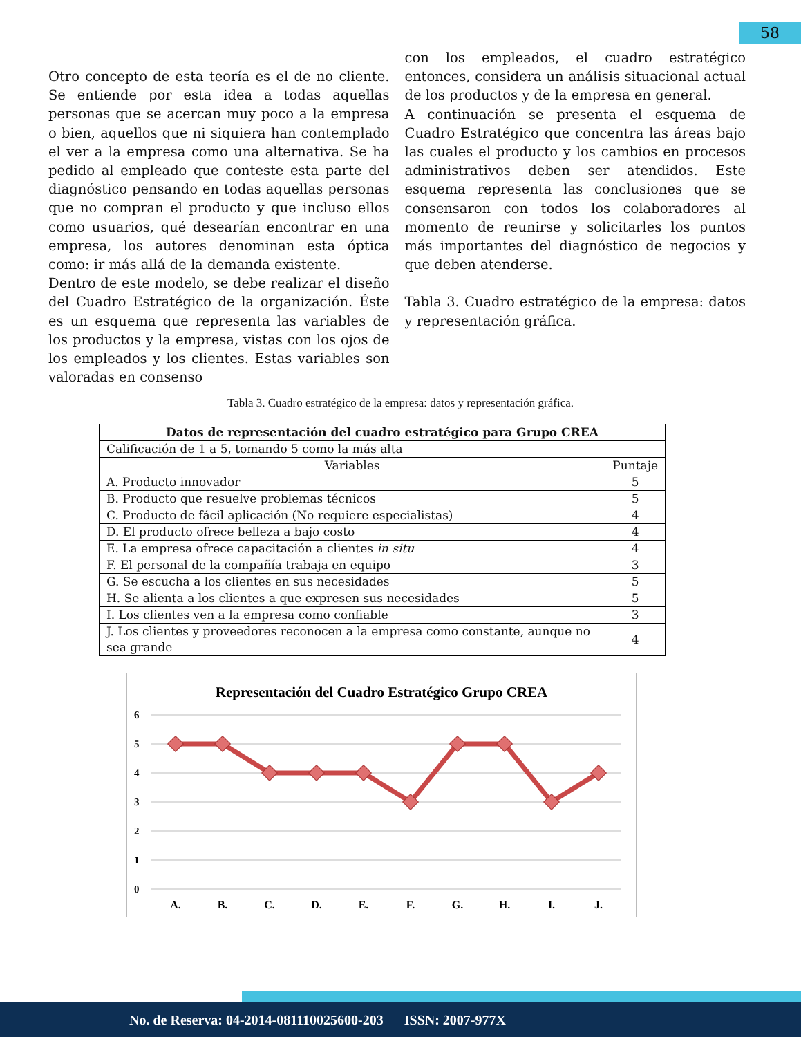58
Otro concepto de esta teoría es el de no cliente. Se entiende por esta idea a todas aquellas personas que se acercan muy poco a la empresa o bien, aquellos que ni siquiera han contemplado el ver a la empresa como una alternativa. Se ha pedido al empleado que conteste esta parte del diagnóstico pensando en todas aquellas personas que no compran el producto y que incluso ellos como usuarios, qué desearían encontrar en una empresa, los autores denominan esta óptica como: ir más allá de la demanda existente.
Dentro de este modelo, se debe realizar el diseño del Cuadro Estratégico de la organización. Éste es un esquema que representa las variables de los productos y la empresa, vistas con los ojos de los empleados y los clientes. Estas variables son valoradas en consenso
con los empleados, el cuadro estratégico entonces, considera un análisis situacional actual de los productos y de la empresa en general.
A continuación se presenta el esquema de Cuadro Estratégico que concentra las áreas bajo las cuales el producto y los cambios en procesos administrativos deben ser atendidos. Este esquema representa las conclusiones que se consensaron con todos los colaboradores al momento de reunirse y solicitarles los puntos más importantes del diagnóstico de negocios y que deben atenderse.
Tabla 3. Cuadro estratégico de la empresa: datos y representación gráfica.
Tabla 3. Cuadro estratégico de la empresa: datos y representación gráfica.
| Datos de representación del cuadro estratégico para Grupo CREA | |
| --- | --- |
| Calificación de 1 a 5, tomando 5 como la más alta | |
| Variables | Puntaje |
| A. Producto innovador | 5 |
| B. Producto que resuelve problemas técnicos | 5 |
| C. Producto de fácil aplicación (No requiere especialistas) | 4 |
| D. El producto ofrece belleza a bajo costo | 4 |
| E. La empresa ofrece capacitación a clientes in situ | 4 |
| F. El personal de la compañía trabaja en equipo | 3 |
| G. Se escucha a los clientes en sus necesidades | 5 |
| H. Se alienta a los clientes a que expresen sus necesidades | 5 |
| I. Los clientes ven a la empresa como confiable | 3 |
| J. Los clientes y proveedores reconocen a la empresa como constante, aunque no sea grande | 4 |
Representación del Cuadro Estratégico Grupo CREA
6
5
4
3
2
1
0
A.
B.
C.
D.
E.
F.
G.
H.
I.
J.
No. de Reserva: 04-2014-081110025600-203 ISSN: 2007-977X